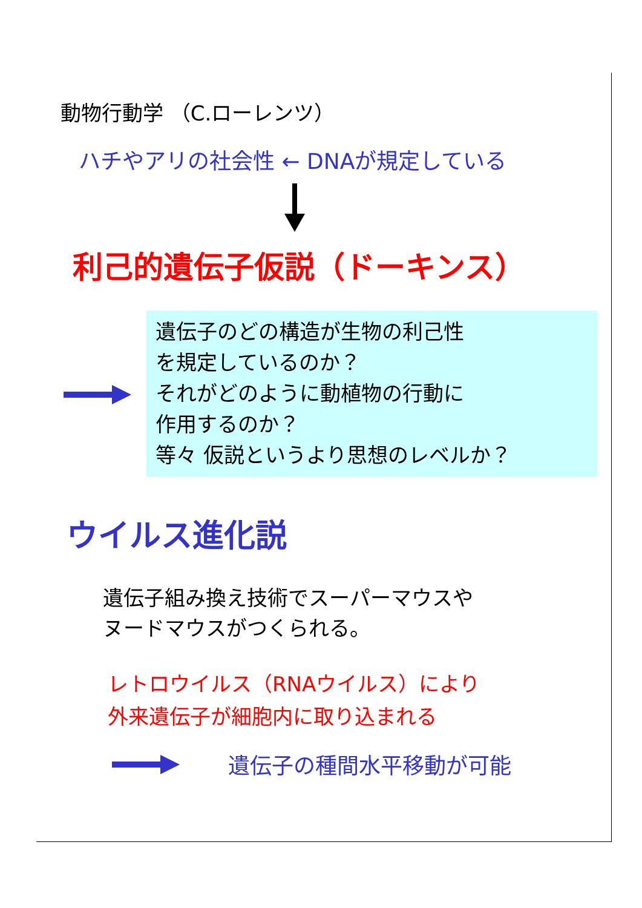動物行動学 （C.ローレンツ）
ハチやアリの社会性 ← DNAが規定している
利己的遺伝子仮説（ドーキンス）
遺伝子のどの構造が生物の利己性
を規定しているのか？
それがどのように動植物の行動に
作用するのか？
等々 仮説というより思想のレベルか？
ウイルス進化説
遺伝子組み換え技術でスーパーマウスや
ヌードマウスがつくられる。
レトロウイルス（RNAウイルス）により
外来遺伝子が細胞内に取り込まれる
遺伝子の種間水平移動が可能